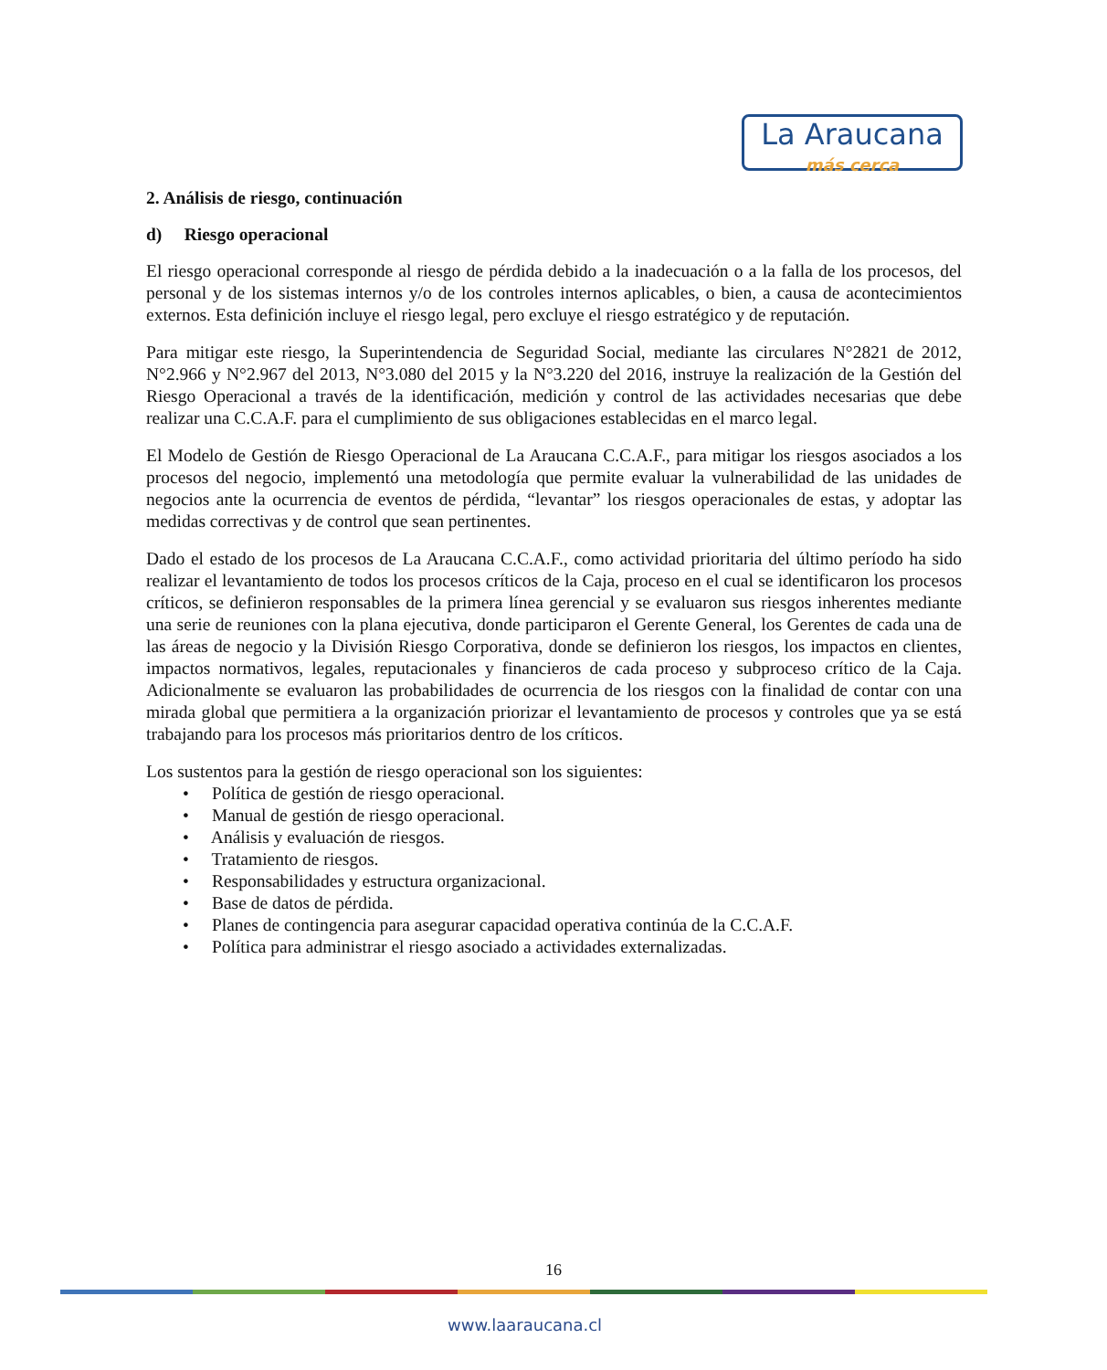La Araucana
más cerca
2. Análisis de riesgo, continuación
d) Riesgo operacional
El riesgo operacional corresponde al riesgo de pérdida debido a la inadecuación o a la falla de los procesos, del personal y de los sistemas internos y/o de los controles internos aplicables, o bien, a causa de acontecimientos externos. Esta definición incluye el riesgo legal, pero excluye el riesgo estratégico y de reputación.
Para mitigar este riesgo, la Superintendencia de Seguridad Social, mediante las circulares N°2821 de 2012, N°2.966 y N°2.967 del 2013, N°3.080 del 2015 y la N°3.220 del 2016, instruye la realización de la Gestión del Riesgo Operacional a través de la identificación, medición y control de las actividades necesarias que debe realizar una C.C.A.F. para el cumplimiento de sus obligaciones establecidas en el marco legal.
El Modelo de Gestión de Riesgo Operacional de La Araucana C.C.A.F., para mitigar los riesgos asociados a los procesos del negocio, implementó una metodología que permite evaluar la vulnerabilidad de las unidades de negocios ante la ocurrencia de eventos de pérdida, “levantar” los riesgos operacionales de estas, y adoptar las medidas correctivas y de control que sean pertinentes.
Dado el estado de los procesos de La Araucana C.C.A.F., como actividad prioritaria del último período ha sido realizar el levantamiento de todos los procesos críticos de la Caja, proceso en el cual se identificaron los procesos críticos, se definieron responsables de la primera línea gerencial y se evaluaron sus riesgos inherentes mediante una serie de reuniones con la plana ejecutiva, donde participaron el Gerente General, los Gerentes de cada una de las áreas de negocio y la División Riesgo Corporativa, donde se definieron los riesgos, los impactos en clientes, impactos normativos, legales, reputacionales y financieros de cada proceso y subproceso crítico de la Caja. Adicionalmente se evaluaron las probabilidades de ocurrencia de los riesgos con la finalidad de contar con una mirada global que permitiera a la organización priorizar el levantamiento de procesos y controles que ya se está trabajando para los procesos más prioritarios dentro de los críticos.
Los sustentos para la gestión de riesgo operacional son los siguientes:
• Política de gestión de riesgo operacional.
• Manual de gestión de riesgo operacional.
• Análisis y evaluación de riesgos.
• Tratamiento de riesgos.
• Responsabilidades y estructura organizacional.
• Base de datos de pérdida.
• Planes de contingencia para asegurar capacidad operativa continúa de la C.C.A.F.
• Política para administrar el riesgo asociado a actividades externalizadas.
16
www.laaraucana.cl